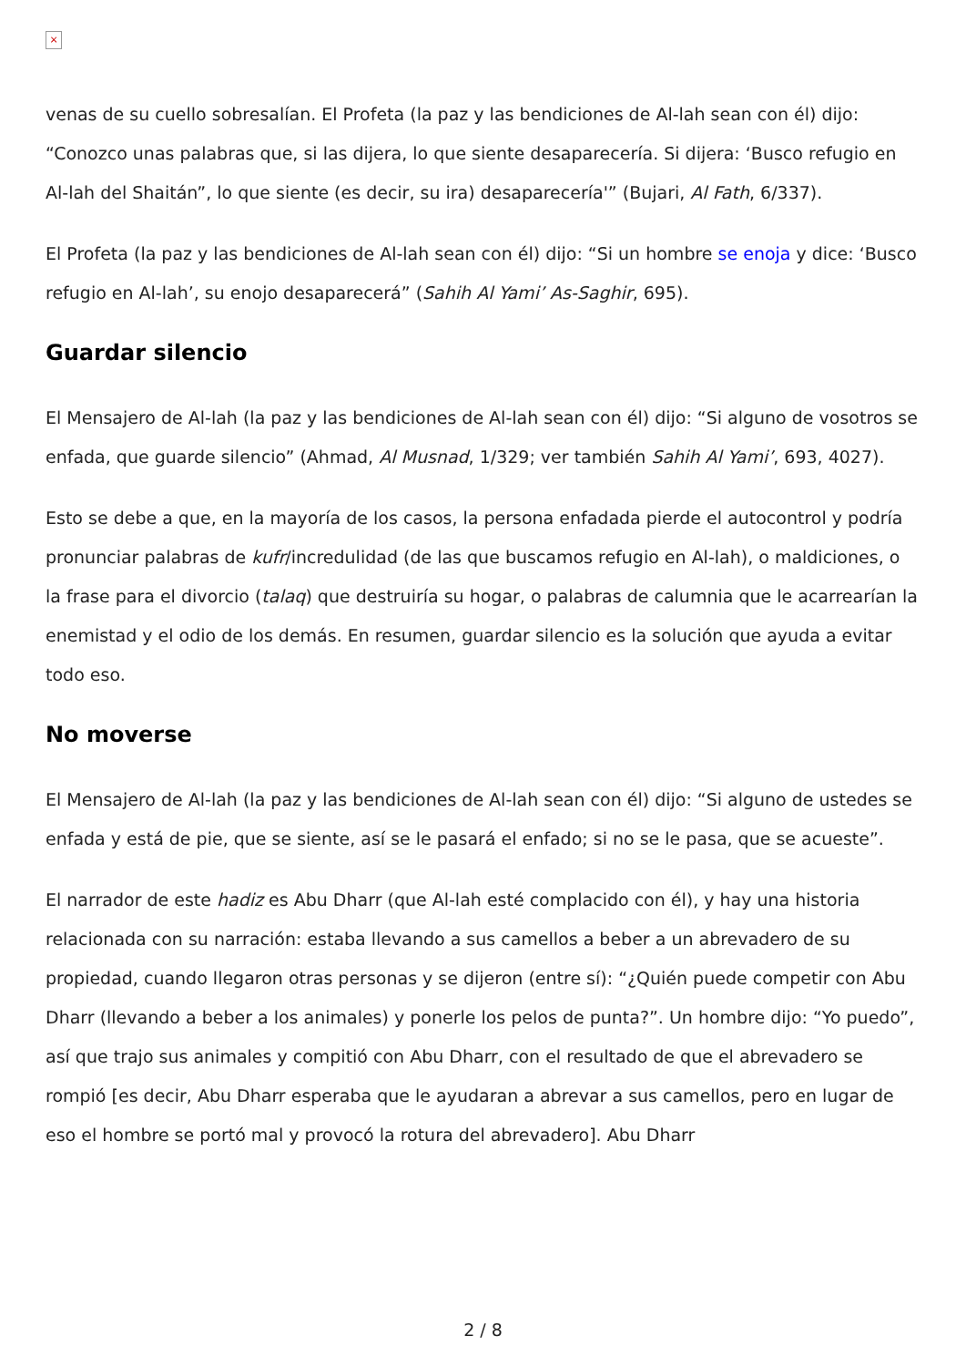×
venas de su cuello sobresalían. El Profeta (la paz y las bendiciones de Al-lah sean con él) dijo: “Conozco unas palabras que, si las dijera, lo que siente desaparecería. Si dijera: ‘Busco refugio en Al-lah del Shaitán”, lo que siente (es decir, su ira) desaparecería'” (Bujari, Al Fath, 6/337).
El Profeta (la paz y las bendiciones de Al-lah sean con él) dijo: “Si un hombre se enoja y dice: ‘Busco refugio en Al-lah’, su enojo desaparecerá” (Sahih Al Yami’ As-Saghir, 695).
Guardar silencio
El Mensajero de Al-lah (la paz y las bendiciones de Al-lah sean con él) dijo: “Si alguno de vosotros se enfada, que guarde silencio” (Ahmad, Al Musnad, 1/329; ver también Sahih Al Yami’, 693, 4027).
Esto se debe a que, en la mayoría de los casos, la persona enfadada pierde el autocontrol y podría pronunciar palabras de kufr/incredulidad (de las que buscamos refugio en Al-lah), o maldiciones, o la frase para el divorcio (talaq) que destruiría su hogar, o palabras de calumnia que le acarrearían la enemistad y el odio de los demás. En resumen, guardar silencio es la solución que ayuda a evitar todo eso.
No moverse
El Mensajero de Al-lah (la paz y las bendiciones de Al-lah sean con él) dijo: “Si alguno de ustedes se enfada y está de pie, que se siente, así se le pasará el enfado; si no se le pasa, que se acueste”.
El narrador de este hadiz es Abu Dharr (que Al-lah esté complacido con él), y hay una historia relacionada con su narración: estaba llevando a sus camellos a beber a un abrevadero de su propiedad, cuando llegaron otras personas y se dijeron (entre sí): “¿Quién puede competir con Abu Dharr (llevando a beber a los animales) y ponerle los pelos de punta?”. Un hombre dijo: “Yo puedo”, así que trajo sus animales y compitió con Abu Dharr, con el resultado de que el abrevadero se rompió [es decir, Abu Dharr esperaba que le ayudaran a abrevar a sus camellos, pero en lugar de eso el hombre se portó mal y provocó la rotura del abrevadero]. Abu Dharr
2 / 8